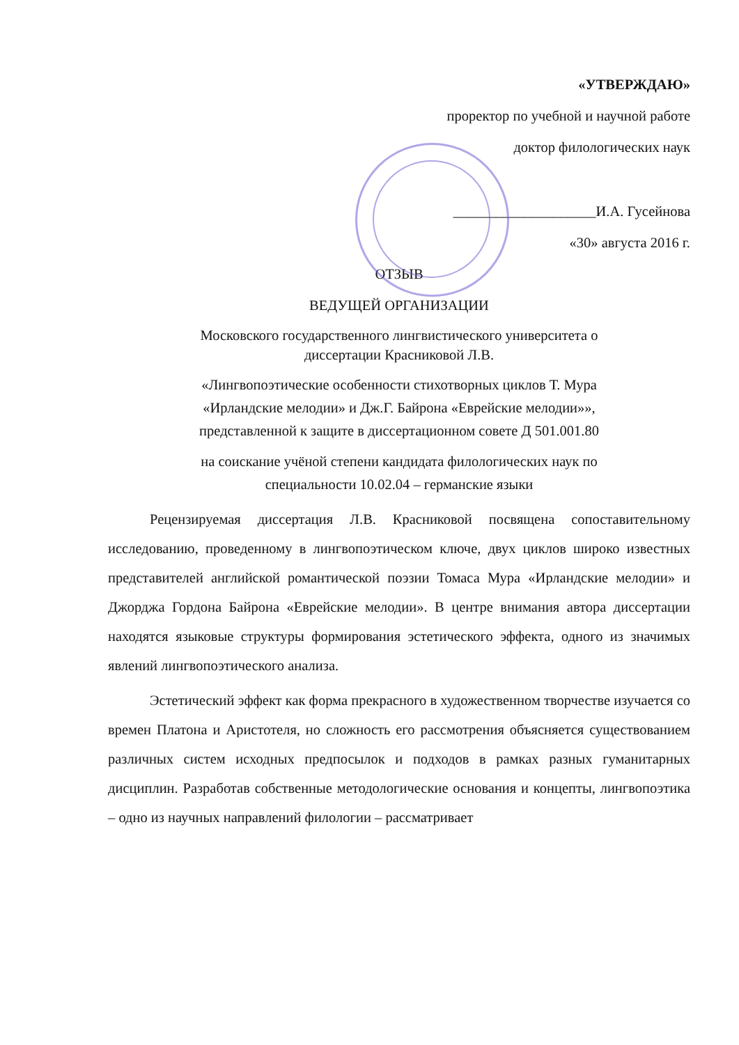«УТВЕРЖДАЮ»
проректор по учебной и научной работе
доктор филологических наук
____________________И.А. Гусейнова
«30» августа 2016 г.
ОТЗЫВ
ВЕДУЩЕЙ ОРГАНИЗАЦИИ
Московского государственного лингвистического университета о
диссертации Красниковой Л.В.
«Лингвопоэтические особенности стихотворных циклов Т. Мура
«Ирландские мелодии» и Дж.Г. Байрона «Еврейские мелодии»»,
представленной к защите в диссертационном совете Д 501.001.80
на соискание учёной степени кандидата филологических наук по
специальности 10.02.04 – германские языки
Рецензируемая диссертация Л.В. Красниковой посвящена сопоставительному исследованию, проведенному в лингвопоэтическом ключе, двух циклов широко известных представителей английской романтической поэзии Томаса Мура «Ирландские мелодии» и Джорджа Гордона Байрона «Еврейские мелодии». В центре внимания автора диссертации находятся языковые структуры формирования эстетического эффекта, одного из значимых явлений лингвопоэтического анализа.
Эстетический эффект как форма прекрасного в художественном творчестве изучается со времен Платона и Аристотеля, но сложность его рассмотрения объясняется существованием различных систем исходных предпосылок и подходов в рамках разных гуманитарных дисциплин. Разработав собственные методологические основания и концепты, лингвопоэтика – одно из научных направлений филологии – рассматривает